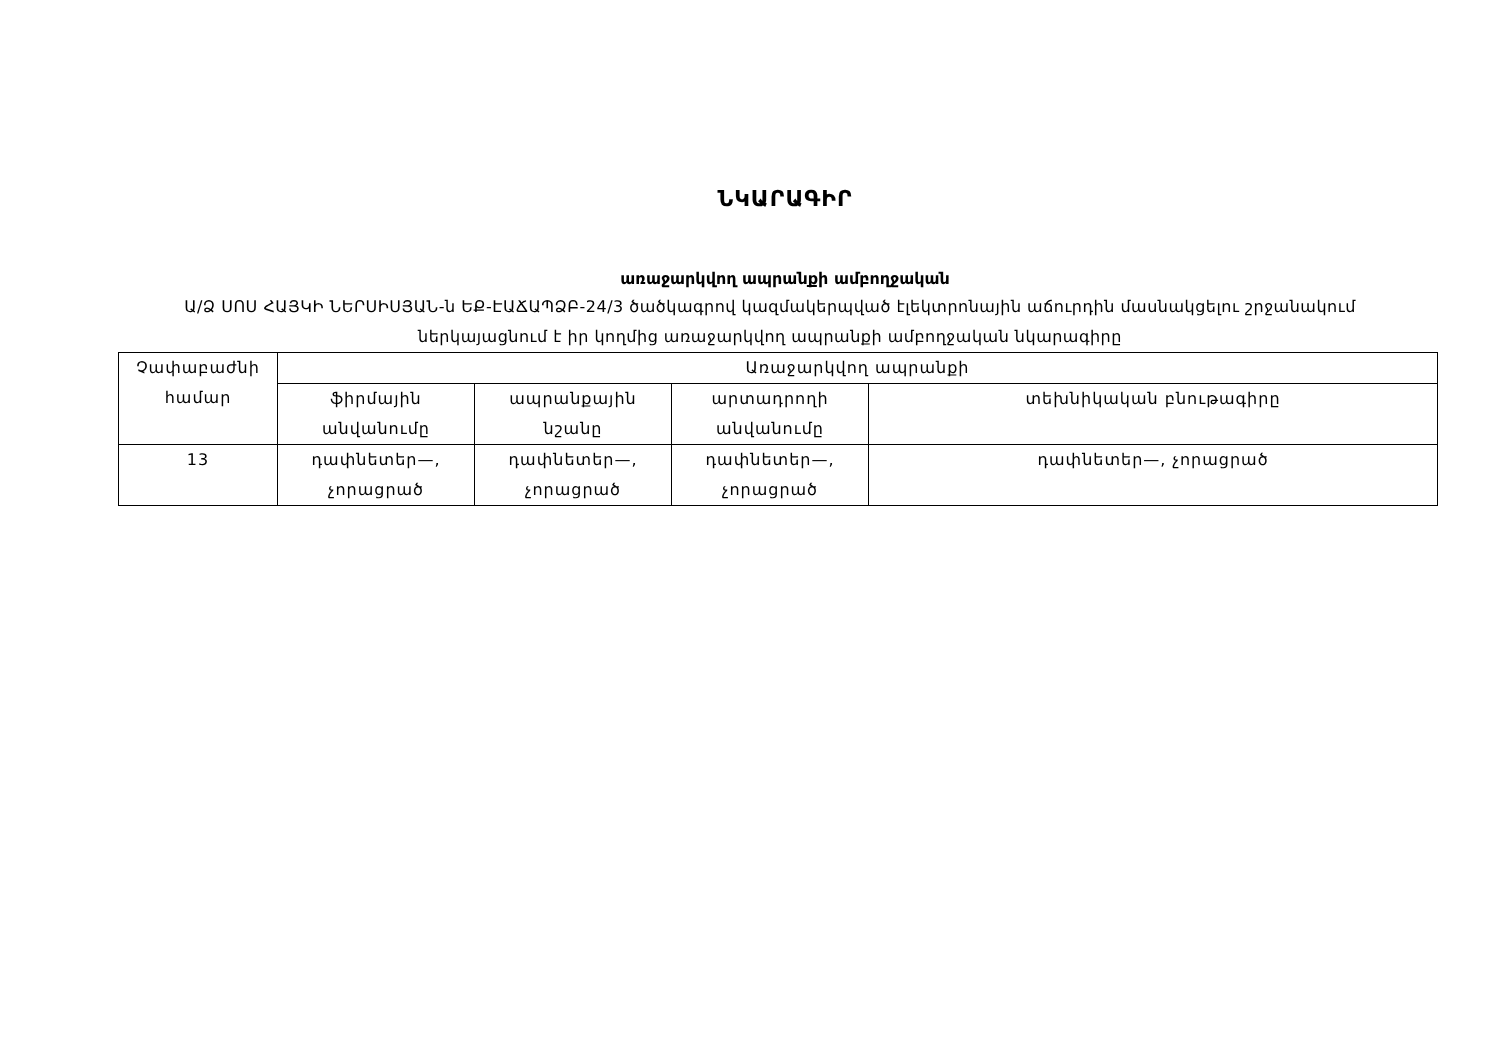ՆԿԱՐԱԳԻՐ
առաջարկվող ապրանքի ամբողջական
Ա/Ձ ՍՈՍ ՀԱՅԿԻ ՆԵՐՍԻՍՅԱՆ-ն ԵՔ-ԷԱՃԱՊՁԲ-24/3 ծածկագրով կազմակերպված էլեկտրոնային աճուրդին մասնակցելու շրջանակում ներկայացնում է իր կողմից առաջարկվող ապրանքի ամբողջական նկարագիրը
| Չափաբաժնի համար | Առաջարկվող ապրանքի | | | |
| --- | --- | --- | --- | --- |
| | ֆիրմային անվանումը | ապրանքային նշանը | արտադրողի անվանումը | տեխնիկական բնութագիրը |
| 13 | դափնետեր—, չորացրած | դափնետեր—, չորացրած | դափնետեր—, չորացրած | դափնետեր—, չորացրած |